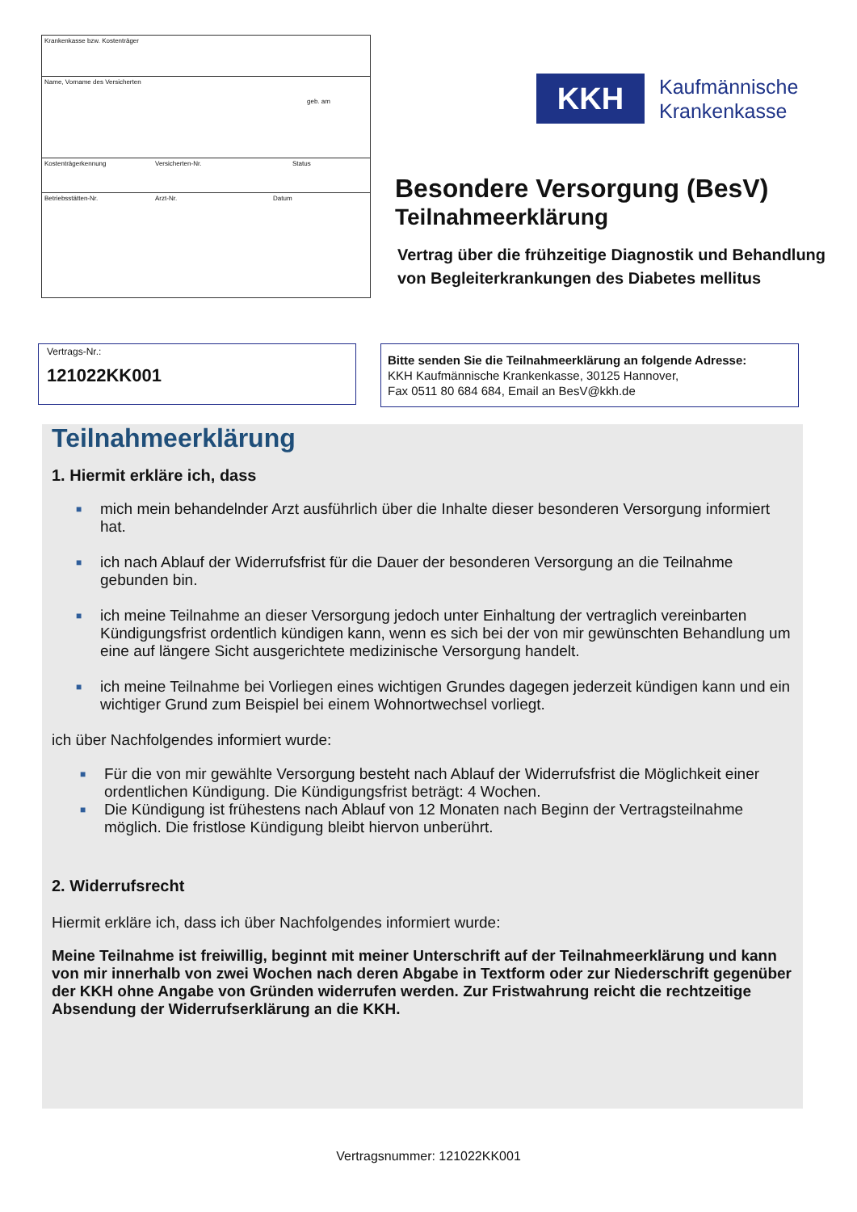Krankenkasse bzw. Kostenträger
Name, Vorname des Versicherten
geb. am
Kostenträgerkennung Versicherten-Nr. Status
Betriebsstätten-Nr. Arzt-Nr. Datum
KKH
Kaufmännische
Krankenkasse
Besondere Versorgung (BesV)
Teilnahmeerklärung
Vertrag über die frühzeitige Diagnostik und Behandlung von Begleiterkrankungen des Diabetes mellitus
Vertrags-Nr.:
121022KK001
Bitte senden Sie die Teilnahmeerklärung an folgende Adresse:
KKH Kaufmännische Krankenkasse, 30125 Hannover,
Fax 0511 80 684 684, Email an BesV@kkh.de
Teilnahmeerklärung
1. Hiermit erkläre ich, dass
■ mich mein behandelnder Arzt ausführlich über die Inhalte dieser besonderen Versorgung informiert hat.
■ ich nach Ablauf der Widerrufsfrist für die Dauer der besonderen Versorgung an die Teilnahme gebunden bin.
■ ich meine Teilnahme an dieser Versorgung jedoch unter Einhaltung der vertraglich vereinbarten Kündigungsfrist ordentlich kündigen kann, wenn es sich bei der von mir gewünschten Behandlung um eine auf längere Sicht ausgerichtete medizinische Versorgung handelt.
■ ich meine Teilnahme bei Vorliegen eines wichtigen Grundes dagegen jederzeit kündigen kann und ein wichtiger Grund zum Beispiel bei einem Wohnortwechsel vorliegt.
ich über Nachfolgendes informiert wurde:
■ Für die von mir gewählte Versorgung besteht nach Ablauf der Widerrufsfrist die Möglichkeit einer ordentlichen Kündigung. Die Kündigungsfrist beträgt: 4 Wochen.
■ Die Kündigung ist frühestens nach Ablauf von 12 Monaten nach Beginn der Vertragsteilnahme möglich. Die fristlose Kündigung bleibt hiervon unberührt.
2. Widerrufsrecht
Hiermit erkläre ich, dass ich über Nachfolgendes informiert wurde:
Meine Teilnahme ist freiwillig, beginnt mit meiner Unterschrift auf der Teilnahmeerklärung und kann von mir innerhalb von zwei Wochen nach deren Abgabe in Textform oder zur Niederschrift gegenüber der KKH ohne Angabe von Gründen widerrufen werden. Zur Fristwahrung reicht die rechtzeitige Absendung der Widerrufserklärung an die KKH.
Vertragsnummer: 121022KK001